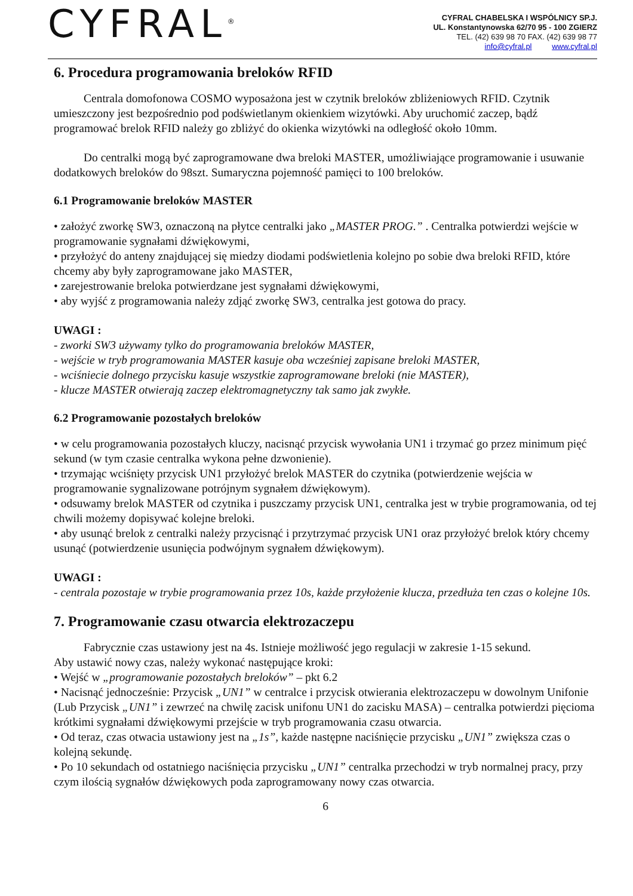CYFRAL<sup>®</sup>
CYFRAL CHABELSKA I WSPÓLNICY SP.J.
UL. Konstantynowska 62/70 95 - 100 ZGIERZ
TEL. (42) 639 98 70 FAX. (42) 639 98 77
info@cyfral.pl www.cyfral.pl
6. Procedura programowania breloków RFID
Centrala domofonowa COSMO wyposażona jest w czytnik breloków zbliżeniowych RFID. Czytnik umieszczony jest bezpośrednio pod podświetlanym okienkiem wizytówki. Aby uruchomić zaczep, bądź programować brelok RFID należy go zbliżyć do okienka wizytówki na odległość około 10mm.
Do centralki mogą być zaprogramowane dwa breloki MASTER, umożliwiające programowanie i usuwanie dodatkowych breloków do 98szt. Sumaryczna pojemność pamięci to 100 breloków.
6.1 Programowanie breloków MASTER
• założyć zworkę SW3, oznaczoną na płytce centralki jako „MASTER PROG.” . Centralka potwierdzi wejście w programowanie sygnałami dźwiękowymi,
• przyłożyć do anteny znajdującej się miedzy diodami podświetlenia kolejno po sobie dwa breloki RFID, które chcemy aby były zaprogramowane jako MASTER,
• zarejestrowanie breloka potwierdzane jest sygnałami dźwiękowymi,
• aby wyjść z programowania należy zdjąć zworkę SW3, centralka jest gotowa do pracy.
UWAGI :
- zworki SW3 używamy tylko do programowania breloków MASTER,
- wejście w tryb programowania MASTER kasuje oba wcześniej zapisane breloki MASTER,
- wciśniecie dolnego przycisku kasuje wszystkie zaprogramowane breloki (nie MASTER),
- klucze MASTER otwierają zaczep elektromagnetyczny tak samo jak zwykłe.
6.2 Programowanie pozostałych breloków
• w celu programowania pozostałych kluczy, nacisnąć przycisk wywołania UN1 i trzymać go przez minimum pięć sekund (w tym czasie centralka wykona pełne dzwonienie).
• trzymając wciśnięty przycisk UN1 przyłożyć brelok MASTER do czytnika (potwierdzenie wejścia w programowanie sygnalizowane potrójnym sygnałem dźwiękowym).
• odsuwamy brelok MASTER od czytnika i puszczamy przycisk UN1, centralka jest w trybie programowania, od tej chwili możemy dopisywać kolejne breloki.
• aby usunąć brelok z centralki należy przycisnąć i przytrzymać przycisk UN1 oraz przyłożyć brelok który chcemy usunąć (potwierdzenie usunięcia podwójnym sygnałem dźwiękowym).
UWAGI :
- centrala pozostaje w trybie programowania przez 10s, każde przyłożenie klucza, przedłuża ten czas o kolejne 10s.
7. Programowanie czasu otwarcia elektrozaczepu
Fabrycznie czas ustawiony jest na 4s. Istnieje możliwość jego regulacji w zakresie 1-15 sekund.
Aby ustawić nowy czas, należy wykonać następujące kroki:
• Wejść w „programowanie pozostałych breloków” – pkt 6.2
• Nacisnąć jednocześnie: Przycisk „UN1” w centralce i przycisk otwierania elektrozaczepu w dowolnym Unifonie (Lub Przycisk „UN1” i zewrzeć na chwilę zacisk unifonu UN1 do zacisku MASA) – centralka potwierdzi pięcioma krótkimi sygnałami dźwiękowymi przejście w tryb programowania czasu otwarcia.
• Od teraz, czas otwacia ustawiony jest na „1s”, każde następne naciśnięcie przycisku „UN1” zwiększa czas o kolejną sekundę.
• Po 10 sekundach od ostatniego naciśnięcia przycisku „UN1” centralka przechodzi w tryb normalnej pracy, przy czym ilością sygnałów dźwiękowych poda zaprogramowany nowy czas otwarcia.
6